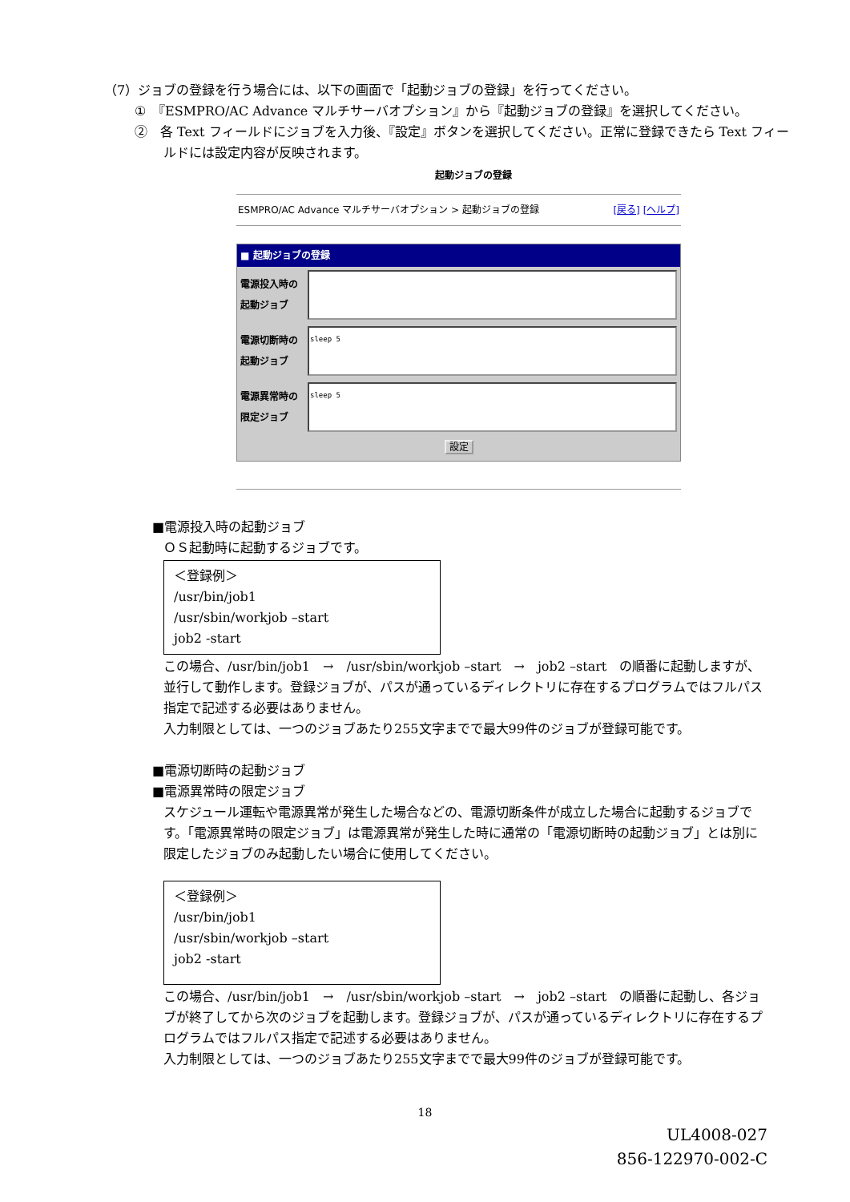（7）ジョブの登録を行う場合には、以下の画面で「起動ジョブの登録」を行ってください。
①　『ESMPRO/AC Advance マルチサーバオプション』から『起動ジョブの登録』を選択してください。
②　各 Text フィールドにジョブを入力後、『設定』ボタンを選択してください。正常に登録できたら Text フィー
ルドには設定内容が反映されます。
起動ジョブの登録
ESMPRO/AC Advance マルチサーバオプション > 起動ジョブの登録 [戻る] [ヘルプ]
■ 起動ジョブの登録
電源投入時の
起動ジョブ
電源切断時の
起動ジョブ
sleep 5
電源異常時の
限定ジョブ
sleep 5
設定
■電源投入時の起動ジョブ
ＯＳ起動時に起動するジョブです。
＜登録例＞
/usr/bin/job1
/usr/sbin/workjob –start
job2 -start
この場合、/usr/bin/job1　→　/usr/sbin/workjob –start　→　job2 –start　の順番に起動しますが、並行して動作します。登録ジョブが、パスが通っているディレクトリに存在するプログラムではフルパス指定で記述する必要はありません。
入力制限としては、一つのジョブあたり255文字までで最大99件のジョブが登録可能です。
■電源切断時の起動ジョブ
■電源異常時の限定ジョブ
スケジュール運転や電源異常が発生した場合などの、電源切断条件が成立した場合に起動するジョブです。「電源異常時の限定ジョブ」は電源異常が発生した時に通常の「電源切断時の起動ジョブ」とは別に限定したジョブのみ起動したい場合に使用してください。
＜登録例＞
/usr/bin/job1
/usr/sbin/workjob –start
job2 -start
この場合、/usr/bin/job1　→　/usr/sbin/workjob –start　→　job2 –start　の順番に起動し、各ジョブが終了してから次のジョブを起動します。登録ジョブが、パスが通っているディレクトリに存在するプログラムではフルパス指定で記述する必要はありません。
入力制限としては、一つのジョブあたり255文字までで最大99件のジョブが登録可能です。
18
UL4008-027
856-122970-002-C